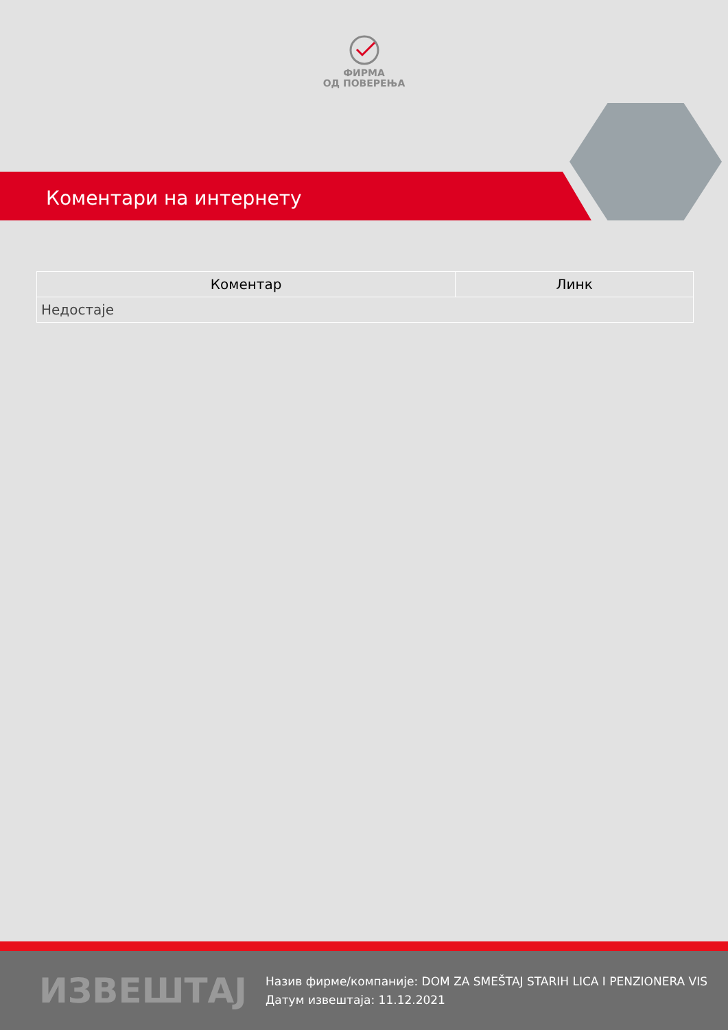ФИРМА
ОД ПОВЕРЕЊА
Коментари на интернету
| Коментар | Линк |
| --- | --- |
| Недостаје | |
ИЗВЕШТАЈ
Назив фирме/компаније: DOM ZA SMEŠTAJ STARIH LICA I PENZIONERA VIS
Датум извештаја: 11.12.2021